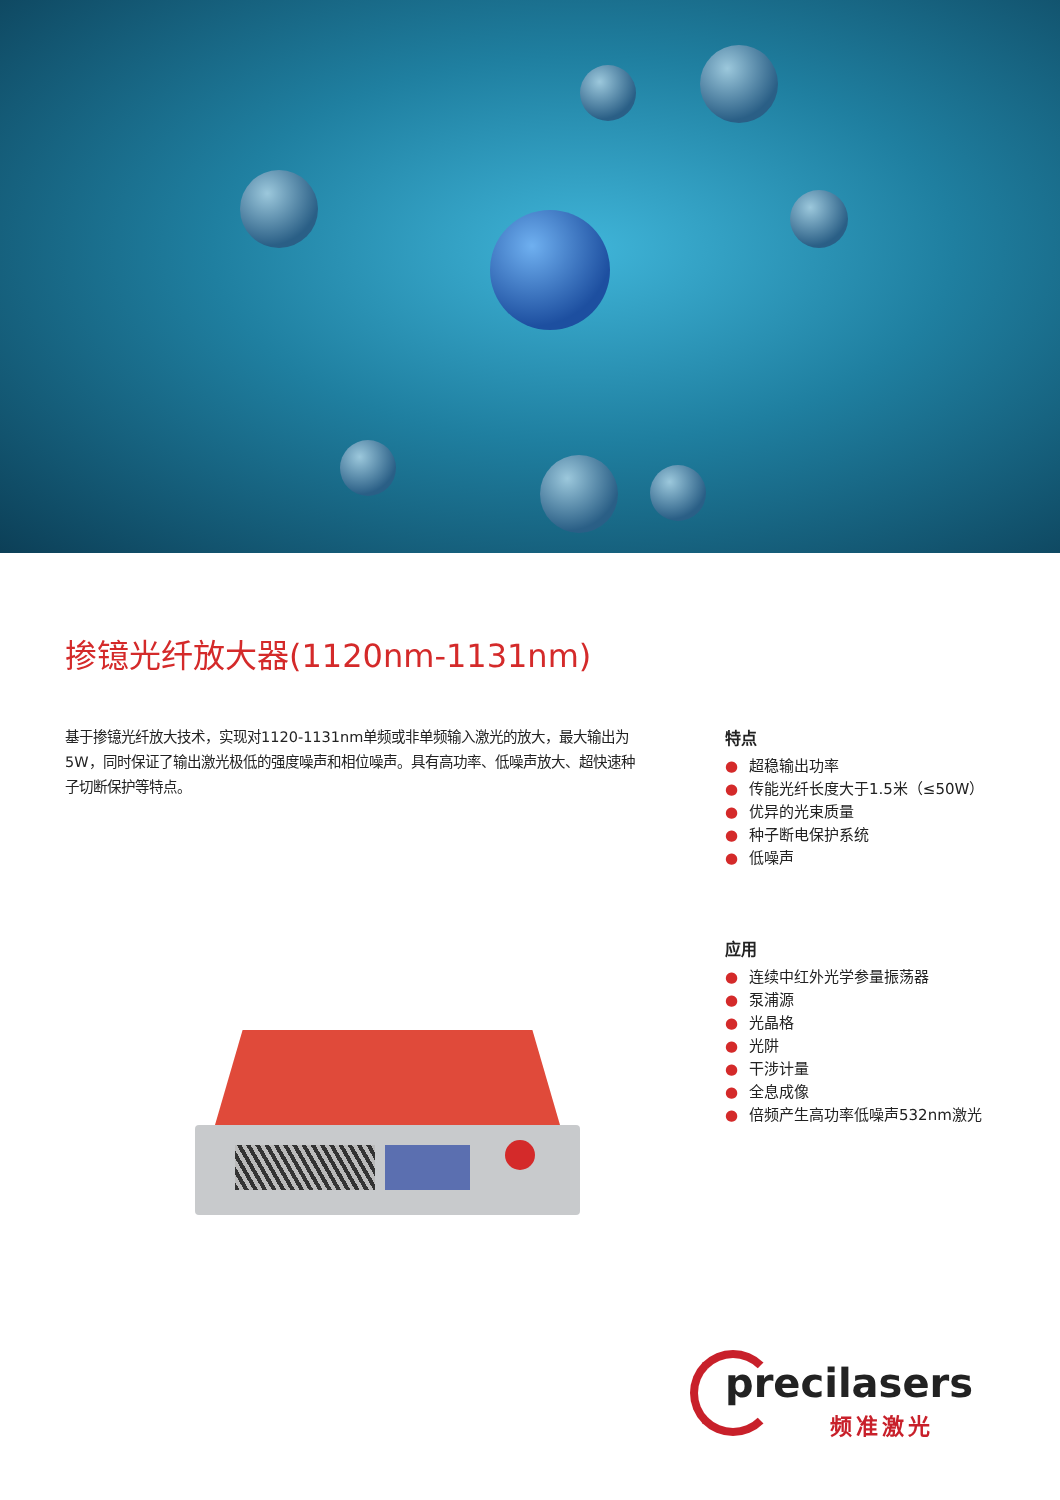掺镱光纤放大器(1120nm-1131nm)
基于掺镱光纤放大技术，实现对1120-1131nm单频或非单频输入激光的放大，最大输出为5W，同时保证了输出激光极低的强度噪声和相位噪声。具有高功率、低噪声放大、超快速种子切断保护等特点。
特点
● 超稳输出功率
● 传能光纤长度大于1.5米（≤50W）
● 优异的光束质量
● 种子断电保护系统
● 低噪声
应用
● 连续中红外光学参量振荡器
● 泵浦源
● 光晶格
● 光阱
● 干涉计量
● 全息成像
● 倍频产生高功率低噪声532nm激光
precilasers
频准激光